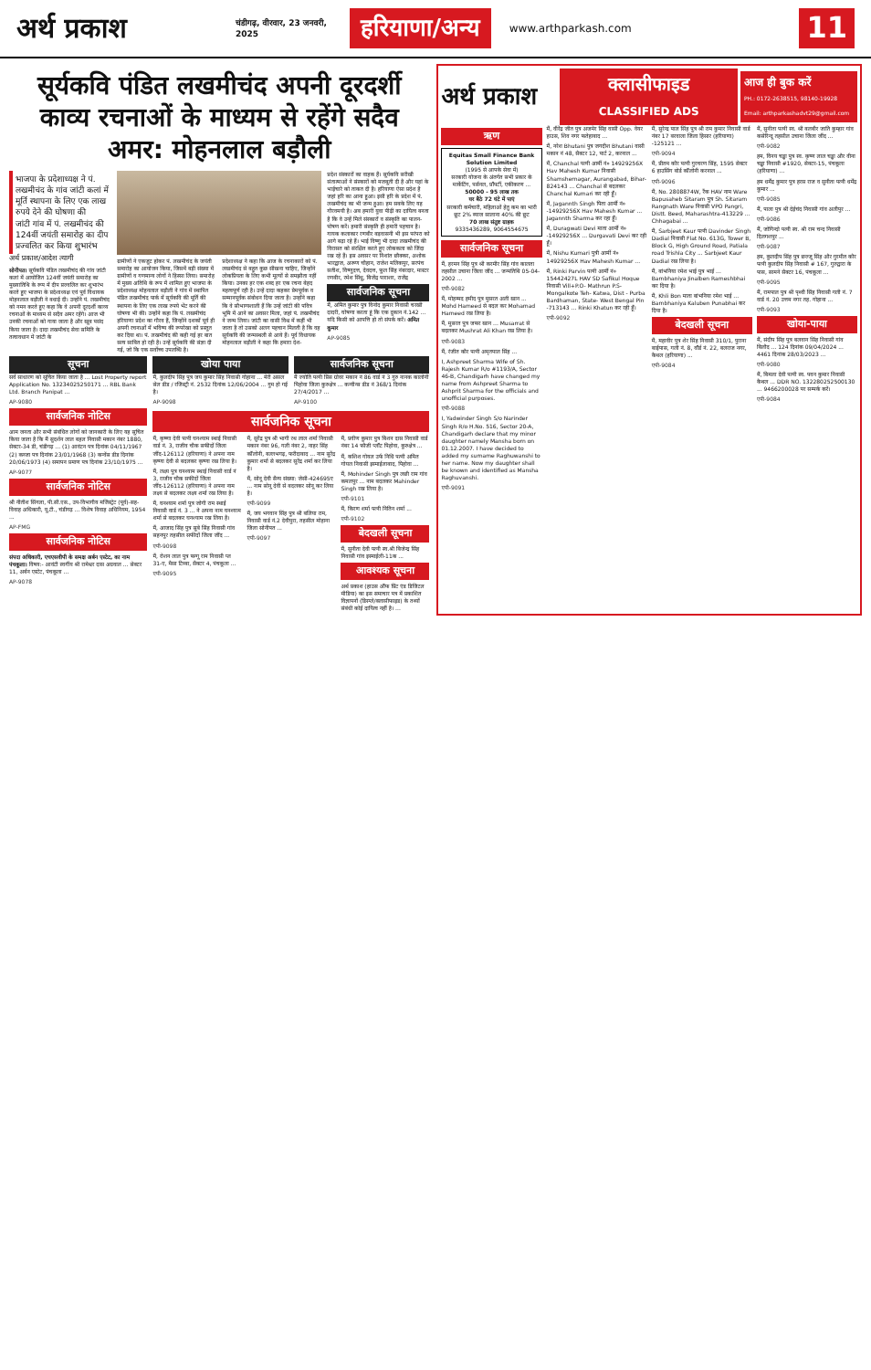अर्थ प्रकाश
चंडीगढ़, वीरवार, 23 जनवरी, 2025
हरियाणा/अन्य
www.arthparkash.com
11
सूर्यकवि पंडित लखमीचंद अपनी दूरदर्शी काव्य रचनाओं के माध्यम से रहेंगे सदैव अमर: मोहनलाल बड़ौली
भाजपा के प्रदेशाध्यक्ष ने पं. लखमीचंद के गांव जांटी कलां में मूर्ति स्थापना के लिए एक लाख रुपये देने की घोषणा की
जांटी गांव में पं. लखमीचंद की 124वीं जयंती समारोह का दीप प्रज्वलित कर किया शुभारंभ
अर्थ प्रकाश/आदेश त्यागी
सोनीपत। सूर्यकवि पंडित लखमीचंद की गांव जांटी कलां में आयोजित 124वीं जयंती समारोह का मुख्यातिथि के रूप में दीप प्रज्वलित कर शुभारंभ करते हुए भाजपा के प्रदेशाध्यक्ष एवं पूर्व विधायक मोहनलाल बड़ौली ने बधाई दी। उन्होंने पं. लखमीचंद को नमन करते हुए कहा कि वे अपनी दूरदर्शी काव्य रचनाओं के माध्यम से सदैव अमर रहेंगे। आज भी उनकी रचनाओं को गाया जाता है और खूब पसंद किया जाता है। दादा लखमीचंद सेवा समिति के तत्वावधान में जांटी के
ग्रामीणों ने एकजुट होकर पं. लखमीचंद के जयंती समारोह का आयोजन किया, जिसमें बड़ी संख्या में ग्रामीणों व गणमान्य लोगों ने हिस्सा लिया। समारोह में मुख्य अतिथि के रूप में शामिल हुए भाजपा के प्रदेशाध्यक्ष मोहनलाल बड़ौली ने गांव में स्थापित पंडित लखमीचंद पार्क में सूर्यकवि की मूर्ति की स्थापना के लिए एक लाख रुपये भेंट करने की घोषणा भी की। उन्होंने कहा कि पं. लखमीचंद हरियाणा प्रदेश का गौरव हैं, जिन्होंने दशकों पूर्व ही अपनी रचनाओं में भविष्य की रूपरेखा को प्रस्तुत कर दिया था। पं. लखमीचंद की कही गई हर बात सत्य साबित हो रही है। उन्हें सूर्यकवि की संज्ञा दी गई, जो कि एक सर्वोच्च उपलब्धि है।
प्रदेशाध्यक्ष ने कहा कि आज के रचनाकारों को पं. लखमीचंद से बहुत कुछ सीखना चाहिए, जिन्होंने लोकप्रियता के लिए कभी मूल्यों से समझौता नहीं किया। उनका हर एक शब्द हर एक रचना बेहद महत्वपूर्ण रही है। उन्हें दादा कहकर प्रेमपूर्वक व सम्मानपूर्वक संबोधन दिया जाता है। उन्होंने कहा कि वे सौभाग्यशाली हैं कि उन्हें जांटी की पवित्र भूमि में आने का अवसर मिला, जहां पं. लखमीचंद ने जन्म लिया। जांटी का वासी विश्व में कहीं भी जाता है तो उसको अलग पहचान मिलती है कि वह सूर्यकवि की जन्मस्थली से आये हैं। पूर्व विधायक मोहनलाल बड़ौली ने कहा कि हमारा देश-
प्रदेश संस्कारों का वाहक हैं। सूर्यकवि सरीखी संतात्माओं ने संस्कारों को मजबूती दी है और यहां के भाईचारे को ताकत दी है। हरियाणा ऐसा प्रदेश है जहां हरि का आना हुआ। इसी हरि के प्रदेश में पं. लखमीचंद का भी जन्म हुआ। हम सबके लिए यह गौरवमयी है। अब हमारी युवा पीढ़ी का दायित्व बनता है कि वे उन्हें मिले संस्कारों व संस्कृति का पालन-पोषण करें। हमारी संस्कृति ही हमारी पहचान है। गायक कलाकार रणबीर बड़वासनी भी इस परंपरा को आगे बढ़ा रहे हैं। भाई विष्णु भी दादा लखमीचंद की विरासत को संरक्षित करते हुए लोककला को जिंदा रख रहे हैं। इस अवसर पर निशांत छौक्कर, अशोक भारद्वाज, अरूण चौहान, राजेश मलिकपुर, सरपंच सतीश, विष्णुदत्त, देवदत्त, फूल सिंह नंबरदार, मास्टर रणबीर, रमेश सिंधु, बिजेंद्र पाराशर, राजेंद्र
सार्वजनिक सूचना
मैं, अमित कुमार पुत्र विनोद कुमार निवासी चरखी दादरी, घोषणा करता हूं कि एक दुकान नं.142 ... यदि किसी को आपत्ति हो तो संपर्क करें। अमित कुमार
AP-9085
सूचना
सर्व साधारण को सूचित किया जाता है ... Lost Property report Application No. 13234025250171 ... RBL Bank Ltd. Branch Panipat ...
AP-9080
सार्वजनिक नोटिस
आम जनता और सभी संबंधित लोगों को जानकारी के लिए यह सूचित किया जाता है कि मैं सुदर्शन लाल बहल निवासी मकान नंबर 1880, सेक्टर-34 डी, चंडीगढ़ ... (1) आवंटन पत्र दिनांक 04/11/1967 (2) कब्जा पत्र दिनांक 23/01/1968 (3) कन्वेंस डीड दिनांक 20/06/1973 (4) समापन प्रमाण पत्र दिनांक 23/10/1975 ...
AP-9077
सार्वजनिक नोटिस
श्री नीतीश सिंगला, पी.सी.एस., उप-विभागीय मजिस्ट्रेट (पूर्व)-सह-विवाह अधिकारी, यू.टी., चंडीगढ़ ... विशेष विवाह अधिनियम, 1954 ...
AP-FMG
सार्वजनिक नोटिस
संपदा अधिकारी, एचएसवीपी के समक्ष अर्बन एस्टेट, का नाम पंचकूला। विषय:- आवंटी स्वर्गीय श्री रामेश्वर दास अग्रवाल ... सेक्टर 11, अर्बन एस्टेट, पंचकूला ...
AP-9078
खोया पाया
मैं, कुलदीप सिंह पुत्र जय कुमार सिंह निवासी गोहाना ... मेरी असल सेल डीड / रजिस्ट्री नं. 2532 दिनांक 12/06/2004 ... गुम हो गई है।
AP-9098
सार्वजनिक सूचना
मैं ज्योति पत्नी प्रिंस ग्रोवर मकान नं 86 वार्ड नं 3 गुरु नानक कालोनी पिहोवा जिला कुरुक्षेत्र ... कन्वीन्स डीड नं 368/1 दिनांक 27/4/2017 ...
AP-9100
सार्वजनिक सूचना
मैं, कृष्णा देवी पत्नी घनश्याम स्थाई निवासी वार्ड नं. 3, राजीव चौक सफीदों जिला जींद-126112 (हरियाणा) ने अपना नाम कृष्णा देवी से बदलकर कृष्णा रख लिया है।
मैं, लक्ष्य पुत्र घनश्याम स्थाई निवासी वार्ड नं 3, राजीव चौक सफीदों जिला जींद-126112 (हरियाणा) ने अपना नाम लक्ष्य से बदलकर लक्ष्य शर्मा रख लिया है।
मैं, घनश्याम शर्मा पुत्र जोगी राम स्थाई निवासी वार्ड नं. 3 ... ने अपना नाम घनश्याम शर्मा से बदलकर घनश्याम रख लिया है।
मैं, आजाद सिंह पुत्र सुबे सिंह निवासी गांव सहनपुर तहसील सफीदों जिला जींद ...
एपी-9098
मैं, रोशन लाल पुत्र फग्गू राम निवासी प्ल 31-ए, मैसा टिब्बा, सैक्टर 4, पंचकूला ...
एपी-9095
मैं, सुरेंद्र पुत्र श्री भागी रथ लाल शर्मा निवासी मकान नंबर 96, गली नंबर 2, नाहर सिंह कॉलोनी, बल्लभगढ़, फरीदाबाद ... नाम सुरेंद्र कुमार शर्मा से बदलकर सुरेंद्र शर्मा कर लिया है।
मैं, सोनू देवी सैन्य संख्या: जेसी-424695ए ... नाम सोनू देवी से बदलकर सोनू कर लिया है।
एपी-9099
मैं, जय भगवान सिंह पुत्र श्री बलिया राम, निवासी वार्ड नं.2 देवीपुरा, तहसील मोहाना जिला सोनीपत ...
एपी-9097
मैं, प्रवीण कुमार पुत्र बिशन दास निवासी वार्ड नंबर 14 फौजी प्लॉट पिहोवा, कुरुक्षेत्र ...
मैं, कशिश गोयल उर्फ निधि पत्नी अमित गोयल निवासी इस्माईलाबाद, पिहोवा ...
मैं, Mohinder Singh पुत्र लछी राम गांव कमलपुर ... नाम बदलकर Mahinder Singh रख लिया है।
एपी-9101
मैं, किरण शर्मा पत्नी नितिन शर्मा ...
एपी-9102
बेदखली सूचना
मैं, सुनीता देवी पत्नी स्व.श्री बिजेन्द्र सिंह निवासी गांव इस्माईली-11क ...
आवश्यक सूचना
अर्थ प्रकाश (हाउस ऑफ प्रिंट एंड डिजिटल मीडिया) का इस समाचार पत्र में प्रकाशित विज्ञापनों (डिस्प्ले/क्लासीफाइड) के तथ्यों संबंधी कोई दायित्व नहीं है। ...
अर्थ प्रकाश
क्लासीफाइड
CLASSIFIED ADS
आज ही बुक करें
PH.: 0172-2638515, 98140-19928
Email: arthparkashadvt29@gmail.com
ऋण
Equitas Small Finance Bank
Solution Limited
(1995 से आपके सेवा में)
सरकारी योजना के अंतर्गत सभी प्रकार के मार्केटिंग, पर्सनल, प्रॉपर्टी, एकीकरण ...
50000 - 95 लाख तक
घर बैठे 72 घंटे में पाएं
सरकारी कर्मचारी, महिलाओं हेतु कम का भारी छूट 2% ब्याज सालाना 40% की छूट
70 लाख संतुष्ट ग्राहक
9335436289, 9064554675
सार्वजनिक सूचना
मैं, हरमन सिंह पुत्र श्री करमीर सिंह गांव कालता तहसील उचाना जिला जींद ... जन्मतिथि 05-04-2002 ...
एपी-9082
मैं, मोहम्मद हमीद पुत्र मुसरत अली खान ... Mohd Hameed से बदल कर Mohamad Hameed रख लिया है।
मैं, मुसरत पुत्र जफर खान ... Musarrat से बदलकर Mushrat Ali Khan रख लिया है।
एपी-9083
मैं, रंजीत कौर पत्नी अमृतपाल सिंह ...
I, Ashpreet Sharma Wife of Sh. Rajesh Kumar R/o #1193/A, Sector 46-B, Chandigarh have changed my name from Ashpreet Sharma to Ashprit Sharma for the officials and unofficial purposes.
एपी-9088
I, Yadwinder Singh S/o Narinder Singh R/o H.No. 516, Sector 20-A, Chandigarh declare that my minor daughter namely Mansha born on 01.12.2007. I have decided to added my surname Raghuwanshi to her name. Now my daughter shall be known and identified as Mansha Raghuvanshi.
एपी-9091
मैं, वीरेंद्र जीत पुत्र अजमेर सिंह वासी Opp. वेयर हाउस, शिव नगर फतेहाबाद ...
मैं, नरेश Bhutani पुत्र जगदीश Bhutani वासी मकान नं 48, सैक्टर 12, पार्ट 2, करनाल ...
मैं, Chanchal पत्नी आर्मी नं० 14929256X Hav Mahesh Kumar निवासी Shamshernagar, Aurangabad, Bihar-824143 ... Chanchal से बदलकर Chanchal Kumari कर रही हूँ।
मैं, Jagannth Singh पिता आर्मी नं० -14929256X Hav Mahesh Kumar ... Jagannth Sharma कर रहा हूँ।
मैं, Duragwati Devi माता आर्मी नं० -14929256X ... Durgavati Devi कर रही हूँ।
मैं, Nishu Kumari पुत्री आर्मी नं० 14929256X Hav Mahesh Kumar ...
मैं, Rinki Parvin पत्नी आर्मी नं० 15442427L HAV SD Safikul Hoque निवासी Vill+P.O- Mathrun P.S- Mongalkote Teh- Katwa, Dist - Purba Bardhaman, State- West Bengal Pin -713143 ... Rinki Khatun कर रही हूँ।
एपी-9092
मैं, सुरेन्द्र पाल सिंह पुत्र श्री राम कुमार निवासी वार्ड नंबर 17 बरवाला जिला हिसार (हरियाणा) -125121 ...
एपी-9094
मैं, प्रीतम कौर पत्नी गुरचरण सिंह, 1595 सेक्टर 6 हाउसिंग बोर्ड कॉलोनी करनाल ...
एपी-9096
मैं, No. 2808874W, रैंक HAV नाम Ware Bapusaheb Sitaram पुत्र Sh. Sitaram Rangnath Ware निवासी VPO Pangri, Distt. Beed, Maharashtra-413229 ... Chhagabai ...
मैं, Sarbjeet Kaur पत्नी Davinder Singh Dadial निवासी Flat No. 613G, Tower B, Block G, High Ground Road, Patiala road Trishla City ... Sarbjeet Kaur Dadial रख लिया है।
मैं, बांभनिया रमेश भाई पुत्र भाई ... Bambhaniya Jinalben Rameshbhai कर दिया है।
मैं, Khli Bon माता बांभनिया रमेश भाई ... Bambhaniya Kaluben Punabhai कर दिया है।
बेदखली सूचना
मैं, महावीर पुत्र शेर सिंह निवासी 310/1, पुराना बाईपास, गली नं. 8, वॉर्ड नं. 22, बलराज नगर, कैथल (हरियाणा) ...
एपी-9084
मैं, सुनीता पत्नी स्व. श्री बलबीर जाति कुम्हार गांव कसेरिन्दू तहसील उचाना जिला जींद ...
एपी-9082
हम, विनय चड्ढा पुत्र स्व. कृष्ण लाल चड्ढा और वीना चड्ढा निवासी #1920, सेक्टर-15, पंचकूला (हरियाणा) ...
हम धर्मेंद्र कुमार पुत्र हरस राज व सुनीता पत्नी धर्मेंद्र कुमार ...
एपी-9085
मैं, पाला पुत्र श्री देईचंद निवासी गांव अलीपुर ...
एपी-9086
मैं, जोगिन्दो पत्नी स्व. श्री राम चन्द निवासी दिलगशपुर ...
एपी-9087
हम, कुलदीप सिंह पुत्र छज्जू सिंह और गुरमीत कौर पत्नी कुलदीप सिंह निवासी # 167, गुरुद्वारा के पास, सामने सैक्टर 16, पंचकूला ...
एपी-9095
मैं, रामपाल पुत्र श्री पृथ्वी सिंह निवासी गली नं. 7 वार्ड नं. 20 उत्तम नगर तह. गोहाना ...
एपी-9093
खोया-पाया
मैं, संदीप सिंह पुत्र बलवान सिंह निवासी गांव बिलौद ... 124 दिनांक 09/04/2024 ... 4461 दिनांक 28/03/2023 ...
एपी-9080
मैं, बिमला देवी पत्नी स्व. पवन कुमार निवासी कैथल ... DDR NO. 132280252500130 ... 9466200028 पर सम्पर्क करें।
एपी-9084